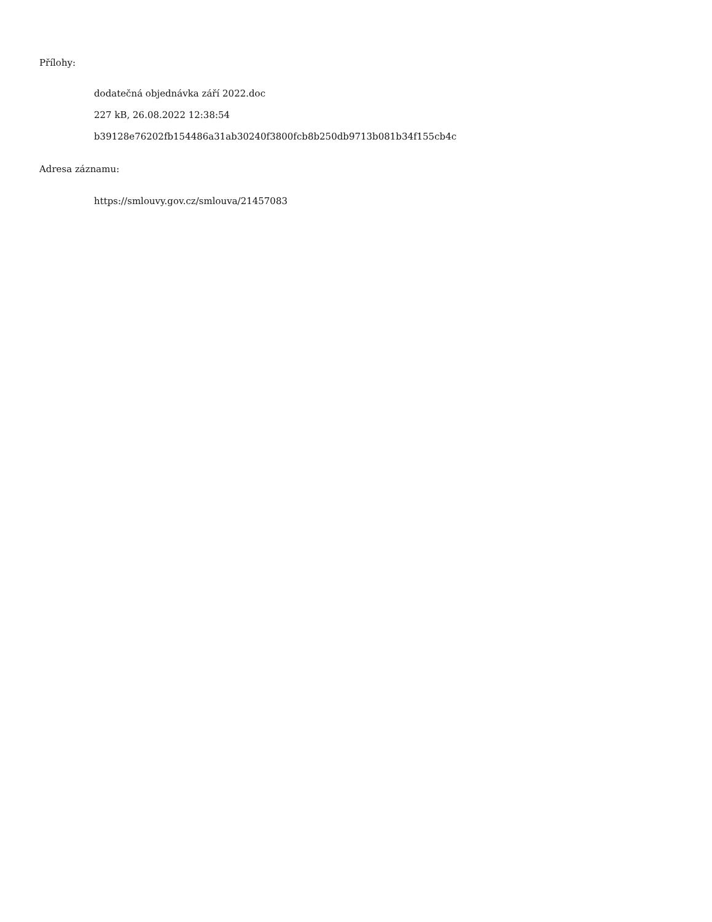Přílohy:
dodatečná objednávka září 2022.doc
227 kB, 26.08.2022 12:38:54
b39128e76202fb154486a31ab30240f3800fcb8b250db9713b081b34f155cb4c
Adresa záznamu:
https://smlouvy.gov.cz/smlouva/21457083